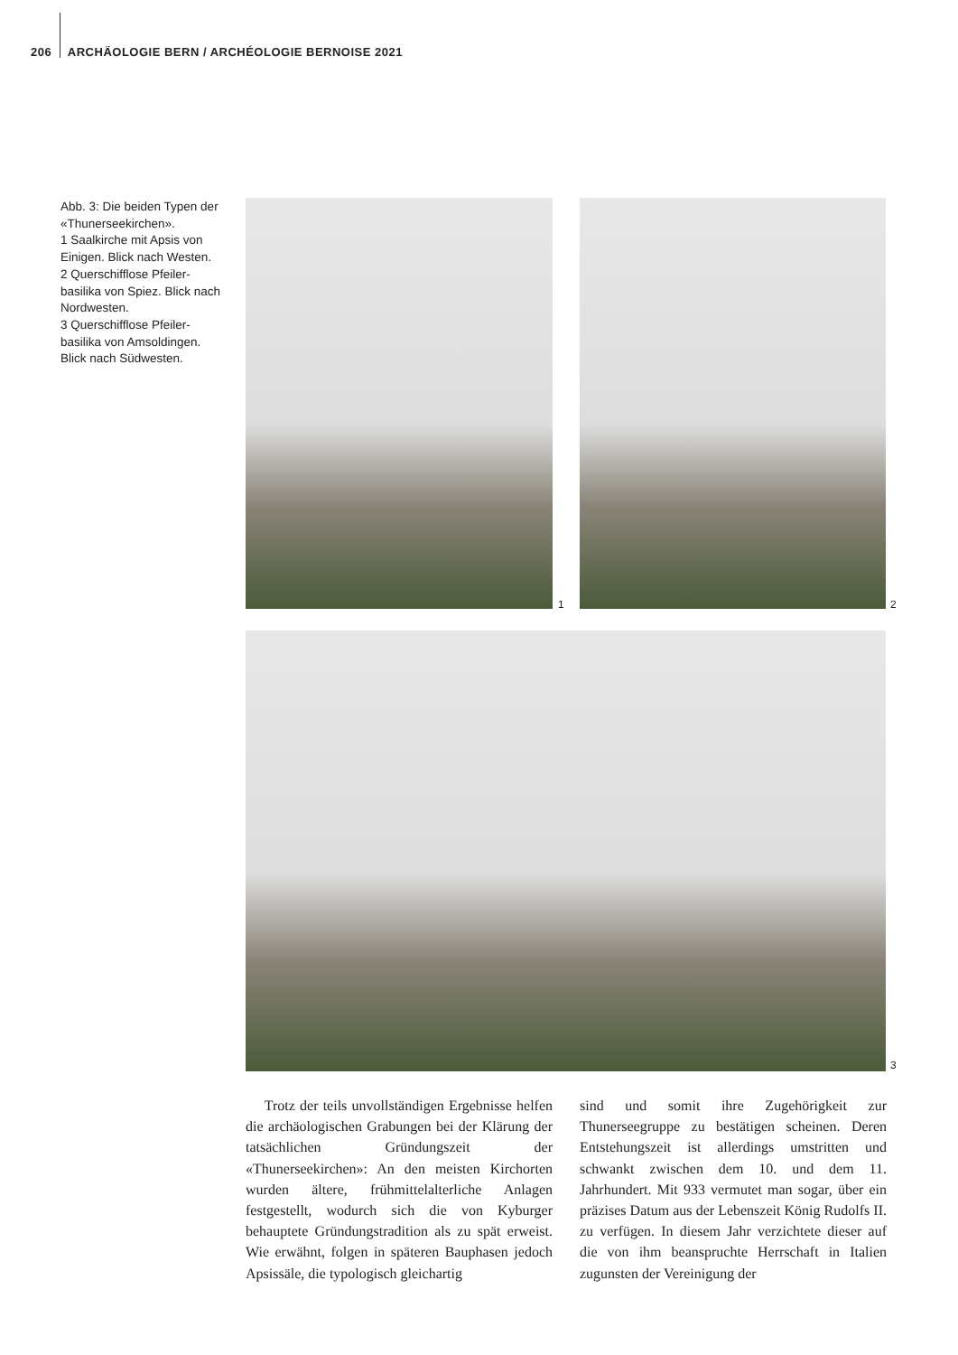206 ARCHÄOLOGIE BERN / ARCHÉOLOGIE BERNOISE 2021
Abb. 3: Die beiden Typen der «Thunerseekirchen».
1 Saalkirche mit Apsis von Einigen. Blick nach Westen.
2 Querschifflose Pfeiler-basilika von Spiez. Blick nach Nordwesten.
3 Querschifflose Pfeiler-basilika von Amsoldingen. Blick nach Südwesten.
1 2
3
Trotz der teils unvollständigen Ergebnisse helfen die archäologischen Grabungen bei der Klärung der tatsächlichen Gründungszeit der «Thunerseekirchen»: An den meisten Kirchorten wurden ältere, frühmittelalterliche Anlagen festgestellt, wodurch sich die von Kyburger behauptete Gründungstradition als zu spät erweist. Wie erwähnt, folgen in späteren Bauphasen jedoch Apsissäle, die typologisch gleichartig
sind und somit ihre Zugehörigkeit zur Thunerseegruppe zu bestätigen scheinen. Deren Entstehungszeit ist allerdings umstritten und schwankt zwischen dem 10. und dem 11. Jahrhundert. Mit 933 vermutet man sogar, über ein präzises Datum aus der Lebenszeit König Rudolfs II. zu verfügen. In diesem Jahr verzichtete dieser auf die von ihm beanspruchte Herrschaft in Italien zugunsten der Vereinigung der